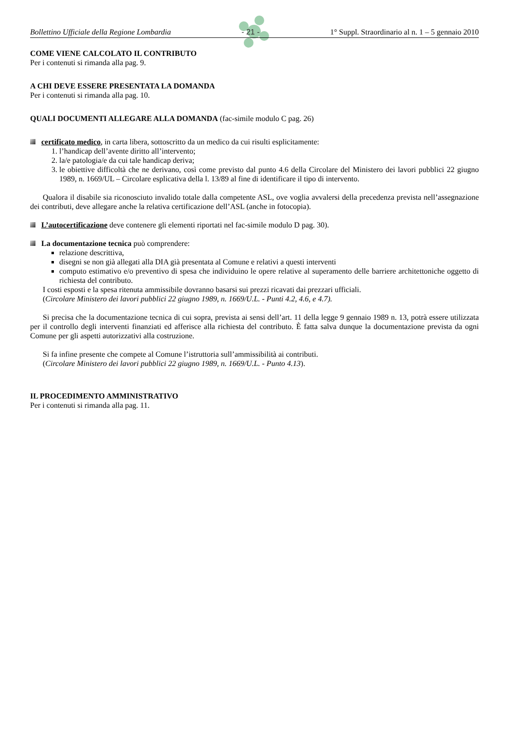Bollettino Ufficiale della Regione Lombardia - 21 - 1° Suppl. Straordinario al n. 1 – 5 gennaio 2010
COME VIENE CALCOLATO IL CONTRIBUTO
Per i contenuti si rimanda alla pag. 9.
A CHI DEVE ESSERE PRESENTATA LA DOMANDA
Per i contenuti si rimanda alla pag. 10.
QUALI DOCUMENTI ALLEGARE ALLA DOMANDA (fac-simile modulo C pag. 26)
certificato medico, in carta libera, sottoscritto da un medico da cui risulti esplicitamente:
1. l’handicap dell’avente diritto all’intervento;
2. la/e patologia/e da cui tale handicap deriva;
3. le obiettive difficoltà che ne derivano, così come previsto dal punto 4.6 della Circolare del Ministero dei lavori pubblici 22 giugno 1989, n. 1669/UL – Circolare esplicativa della l. 13/89 al fine di identificare il tipo di intervento.
Qualora il disabile sia riconosciuto invalido totale dalla competente ASL, ove voglia avvalersi della precedenza prevista nell’assegnazione dei contributi, deve allegare anche la relativa certificazione dell’ASL (anche in fotocopia).
L’autocertificazione deve contenere gli elementi riportati nel fac-simile modulo D pag. 30).
La documentazione tecnica può comprendere:
relazione descrittiva,
disegni se non già allegati alla DIA già presentata al Comune e relativi a questi interventi
computo estimativo e/o preventivo di spesa che individuino le opere relative al superamento delle barriere architettoniche oggetto di richiesta del contributo.
I costi esposti e la spesa ritenuta ammissibile dovranno basarsi sui prezzi ricavati dai prezzari ufficiali.
(Circolare Ministero dei lavori pubblici 22 giugno 1989, n. 1669/U.L. - Punti 4.2, 4.6, e 4.7).
Si precisa che la documentazione tecnica di cui sopra, prevista ai sensi dell’art. 11 della legge 9 gennaio 1989 n. 13, potrà essere utilizzata per il controllo degli interventi finanziati ed afferisce alla richiesta del contributo. È fatta salva dunque la documentazione prevista da ogni Comune per gli aspetti autorizzativi alla costruzione.
Si fa infine presente che compete al Comune l’istruttoria sull’ammissibilità ai contributi.
(Circolare Ministero dei lavori pubblici 22 giugno 1989, n. 1669/U.L. - Punto 4.13).
IL PROCEDIMENTO AMMINISTRATIVO
Per i contenuti si rimanda alla pag. 11.